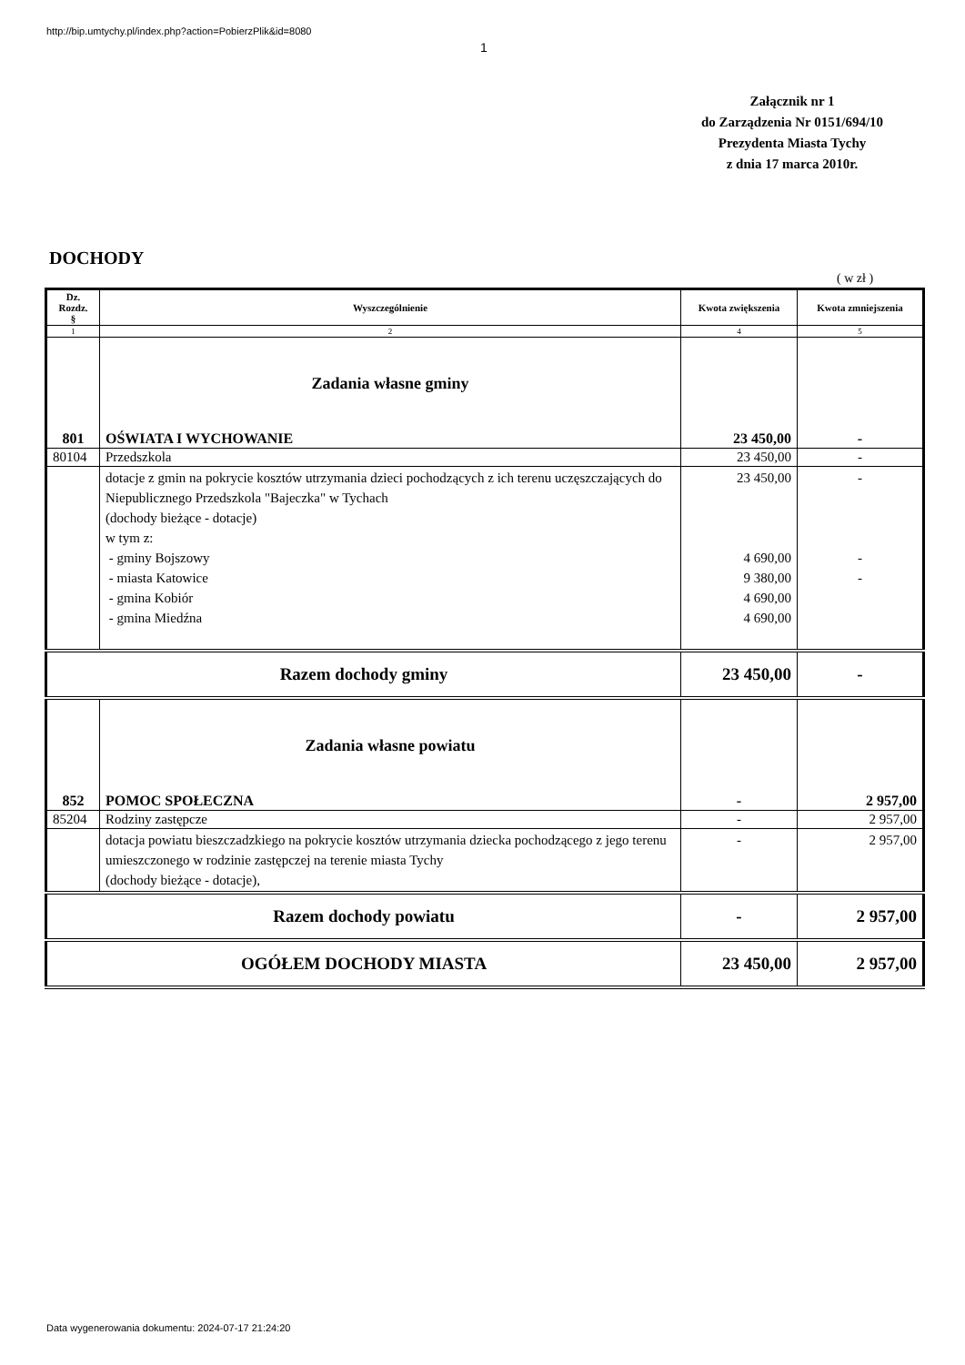http://bip.umtychy.pl/index.php?action=PobierzPlik&id=8080
1
Załącznik nr 1
do Zarządzenia Nr 0151/694/10
Prezydenta Miasta Tychy
z dnia 17 marca 2010r.
DOCHODY
( w zł )
| Dz. Rozdz. § | Wyszczególnienie | Kwota zwiększenia | Kwota zmniejszenia |
| --- | --- | --- | --- |
| 1 | 2 | 4 | 5 |
| | Zadania własne gminy | | |
| 801 | OŚWIATA I WYCHOWANIE | 23 450,00 | - |
| 80104 | Przedszkola | 23 450,00 | - |
| | dotacje z gmin na pokrycie kosztów utrzymania dzieci pochodzących z ich terenu uczęszczających do Niepublicznego Przedszkola "Bajeczka" w Tychach (dochody bieżące - dotacje) w tym z: - gminy Bojszowy - miasta Katowice - gmina Kobiór - gmina Miedźna | 23 450,00 4 690,00 9 380,00 4 690,00 4 690,00 | - - - |
| Razem dochody gminy | | 23 450,00 | - |
| | Zadania własne powiatu | | |
| 852 | POMOC SPOŁECZNA | - | 2 957,00 |
| 85204 | Rodziny zastępcze | - | 2 957,00 |
| | dotacja powiatu bieszczadzkiego na pokrycie kosztów utrzymania dziecka pochodzącego z jego terenu umieszczonego w rodzinie zastępczej na terenie miasta Tychy (dochody bieżące - dotacje), | - | 2 957,00 |
| Razem dochody powiatu | | - | 2 957,00 |
| OGÓŁEM DOCHODY MIASTA | | 23 450,00 | 2 957,00 |
Data wygenerowania dokumentu: 2024-07-17 21:24:20